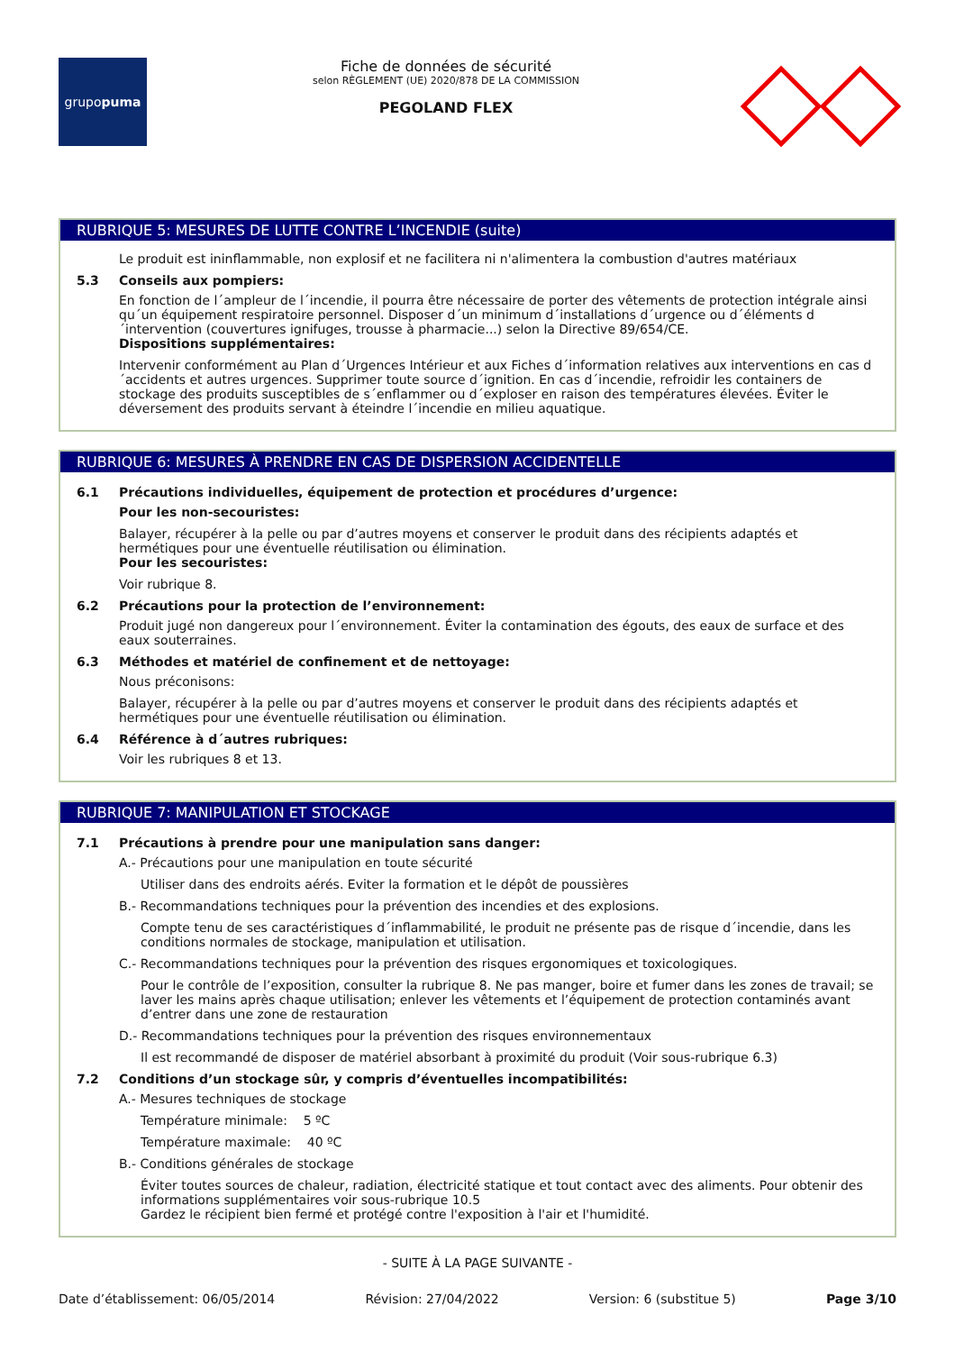grupo puma
Fiche de données de sécurité
selon RÈGLEMENT (UE) 2020/878 DE LA COMMISSION
PEGOLAND FLEX
RUBRIQUE 5: MESURES DE LUTTE CONTRE L’INCENDIE (suite)
Le produit est ininflammable, non explosif et ne facilitera ni n'alimentera la combustion d'autres matériaux
5.3 Conseils aux pompiers:
En fonction de l´ampleur de l´incendie, il pourra être nécessaire de porter des vêtements de protection intégrale ainsi qu´un équipement respiratoire personnel. Disposer d´un minimum d´installations d´urgence ou d´éléments d´intervention (couvertures ignifuges, trousse à pharmacie...) selon la Directive 89/654/CE.
Dispositions supplémentaires:
Intervenir conformément au Plan d´Urgences Intérieur et aux Fiches d´information relatives aux interventions en cas d´accidents et autres urgences. Supprimer toute source d´ignition. En cas d´incendie, refroidir les containers de stockage des produits susceptibles de s´enflammer ou d´exploser en raison des températures élevées. Éviter le déversement des produits servant à éteindre l´incendie en milieu aquatique.
RUBRIQUE 6: MESURES À PRENDRE EN CAS DE DISPERSION ACCIDENTELLE
6.1 Précautions individuelles, équipement de protection et procédures d’urgence:
Pour les non-secouristes:
Balayer, récupérer à la pelle ou par d’autres moyens et conserver le produit dans des récipients adaptés et hermétiques pour une éventuelle réutilisation ou élimination.
Pour les secouristes:
Voir rubrique 8.
6.2 Précautions pour la protection de l’environnement:
Produit jugé non dangereux pour l´environnement. Éviter la contamination des égouts, des eaux de surface et des eaux souterraines.
6.3 Méthodes et matériel de confinement et de nettoyage:
Nous préconisons:
Balayer, récupérer à la pelle ou par d’autres moyens et conserver le produit dans des récipients adaptés et hermétiques pour une éventuelle réutilisation ou élimination.
6.4 Référence à d´autres rubriques:
Voir les rubriques 8 et 13.
RUBRIQUE 7: MANIPULATION ET STOCKAGE
7.1 Précautions à prendre pour une manipulation sans danger:
A.- Précautions pour une manipulation en toute sécurité
Utiliser dans des endroits aérés. Eviter la formation et le dépôt de poussières
B.- Recommandations techniques pour la prévention des incendies et des explosions.
Compte tenu de ses caractéristiques d´inflammabilité, le produit ne présente pas de risque d´incendie, dans les conditions normales de stockage, manipulation et utilisation.
C.- Recommandations techniques pour la prévention des risques ergonomiques et toxicologiques.
Pour le contrôle de l’exposition, consulter la rubrique 8. Ne pas manger, boire et fumer dans les zones de travail; se laver les mains après chaque utilisation; enlever les vêtements et l’équipement de protection contaminés avant d’entrer dans une zone de restauration
D.- Recommandations techniques pour la prévention des risques environnementaux
Il est recommandé de disposer de matériel absorbant à proximité du produit (Voir sous-rubrique 6.3)
7.2 Conditions d’un stockage sûr, y compris d’éventuelles incompatibilités:
A.- Mesures techniques de stockage
Température minimale: 5 ºC
Température maximale: 40 ºC
B.- Conditions générales de stockage
Éviter toutes sources de chaleur, radiation, électricité statique et tout contact avec des aliments. Pour obtenir des informations supplémentaires voir sous-rubrique 10.5
Gardez le récipient bien fermé et protégé contre l'exposition à l'air et l'humidité.
- SUITE À LA PAGE SUIVANTE -
Date d’établissement: 06/05/2014 Révision: 27/04/2022 Version: 6 (substitue 5) Page 3/10